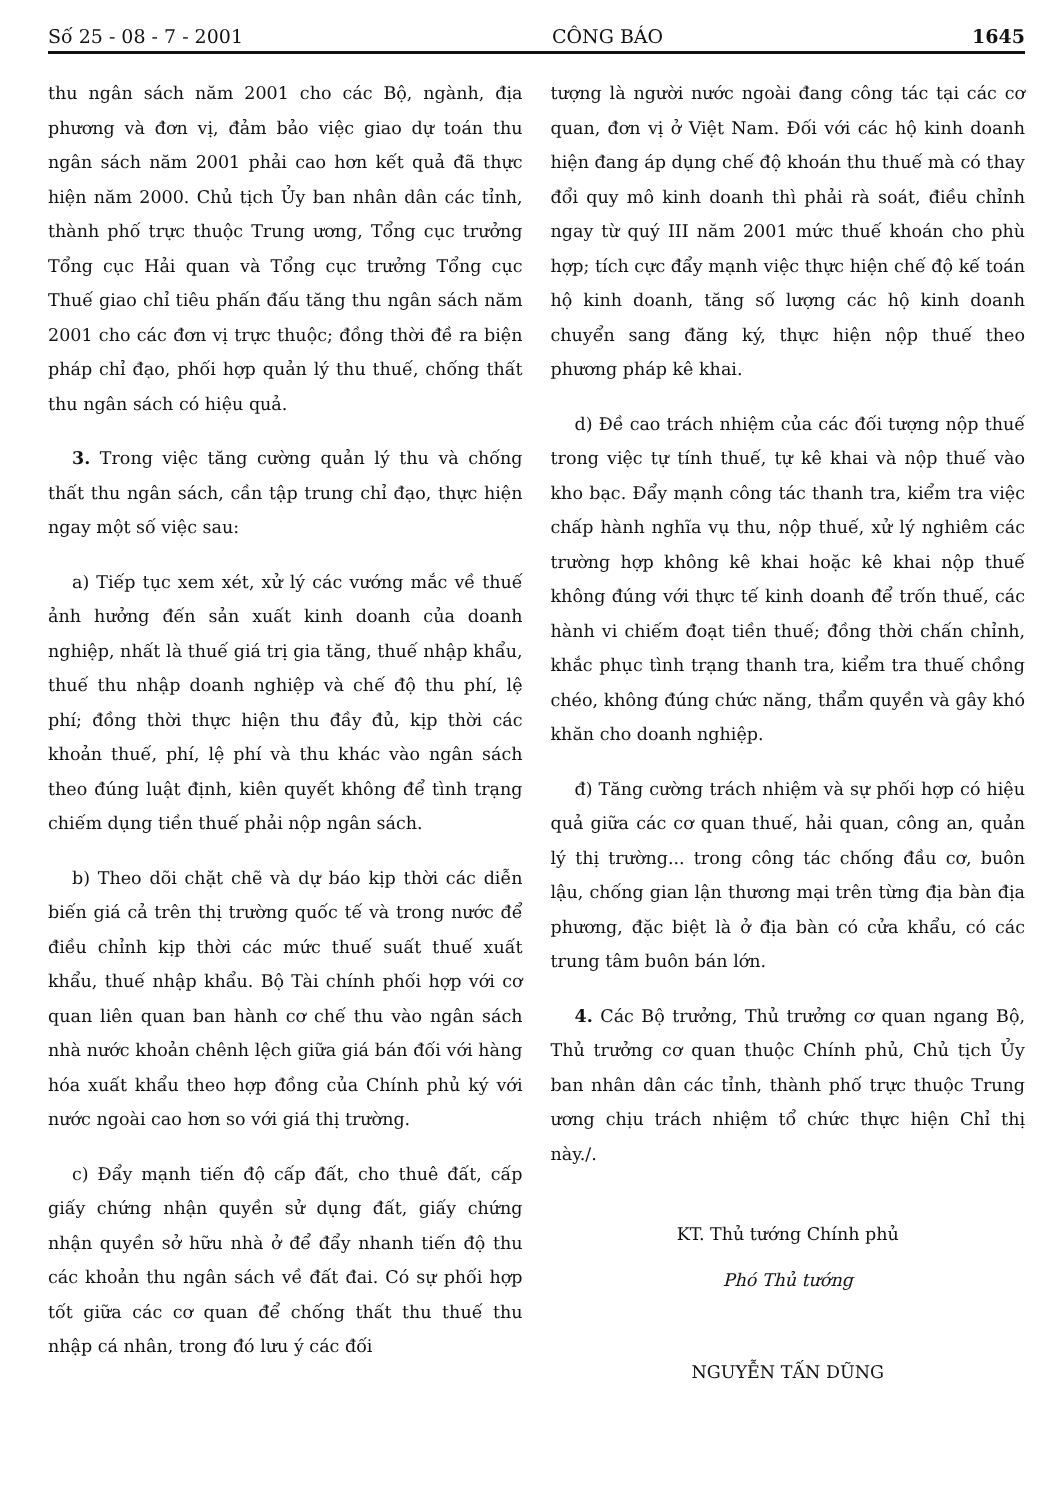Số 25 - 08 - 7 - 2001 CÔNG BÁO 1645
thu ngân sách năm 2001 cho các Bộ, ngành, địa phương và đơn vị, đảm bảo việc giao dự toán thu ngân sách năm 2001 phải cao hơn kết quả đã thực hiện năm 2000. Chủ tịch Ủy ban nhân dân các tỉnh, thành phố trực thuộc Trung ương, Tổng cục trưởng Tổng cục Hải quan và Tổng cục trưởng Tổng cục Thuế giao chỉ tiêu phấn đấu tăng thu ngân sách năm 2001 cho các đơn vị trực thuộc; đồng thời đề ra biện pháp chỉ đạo, phối hợp quản lý thu thuế, chống thất thu ngân sách có hiệu quả.
3. Trong việc tăng cường quản lý thu và chống thất thu ngân sách, cần tập trung chỉ đạo, thực hiện ngay một số việc sau:
a) Tiếp tục xem xét, xử lý các vướng mắc về thuế ảnh hưởng đến sản xuất kinh doanh của doanh nghiệp, nhất là thuế giá trị gia tăng, thuế nhập khẩu, thuế thu nhập doanh nghiệp và chế độ thu phí, lệ phí; đồng thời thực hiện thu đầy đủ, kịp thời các khoản thuế, phí, lệ phí và thu khác vào ngân sách theo đúng luật định, kiên quyết không để tình trạng chiếm dụng tiền thuế phải nộp ngân sách.
b) Theo dõi chặt chẽ và dự báo kịp thời các diễn biến giá cả trên thị trường quốc tế và trong nước để điều chỉnh kịp thời các mức thuế suất thuế xuất khẩu, thuế nhập khẩu. Bộ Tài chính phối hợp với cơ quan liên quan ban hành cơ chế thu vào ngân sách nhà nước khoản chênh lệch giữa giá bán đối với hàng hóa xuất khẩu theo hợp đồng của Chính phủ ký với nước ngoài cao hơn so với giá thị trường.
c) Đẩy mạnh tiến độ cấp đất, cho thuê đất, cấp giấy chứng nhận quyền sử dụng đất, giấy chứng nhận quyền sở hữu nhà ở để đẩy nhanh tiến độ thu các khoản thu ngân sách về đất đai. Có sự phối hợp tốt giữa các cơ quan để chống thất thu thuế thu nhập cá nhân, trong đó lưu ý các đối
tượng là người nước ngoài đang công tác tại các cơ quan, đơn vị ở Việt Nam. Đối với các hộ kinh doanh hiện đang áp dụng chế độ khoán thu thuế mà có thay đổi quy mô kinh doanh thì phải rà soát, điều chỉnh ngay từ quý III năm 2001 mức thuế khoán cho phù hợp; tích cực đẩy mạnh việc thực hiện chế độ kế toán hộ kinh doanh, tăng số lượng các hộ kinh doanh chuyển sang đăng ký, thực hiện nộp thuế theo phương pháp kê khai.
d) Đề cao trách nhiệm của các đối tượng nộp thuế trong việc tự tính thuế, tự kê khai và nộp thuế vào kho bạc. Đẩy mạnh công tác thanh tra, kiểm tra việc chấp hành nghĩa vụ thu, nộp thuế, xử lý nghiêm các trường hợp không kê khai hoặc kê khai nộp thuế không đúng với thực tế kinh doanh để trốn thuế, các hành vi chiếm đoạt tiền thuế; đồng thời chấn chỉnh, khắc phục tình trạng thanh tra, kiểm tra thuế chồng chéo, không đúng chức năng, thẩm quyền và gây khó khăn cho doanh nghiệp.
đ) Tăng cường trách nhiệm và sự phối hợp có hiệu quả giữa các cơ quan thuế, hải quan, công an, quản lý thị trường... trong công tác chống đầu cơ, buôn lậu, chống gian lận thương mại trên từng địa bàn địa phương, đặc biệt là ở địa bàn có cửa khẩu, có các trung tâm buôn bán lớn.
4. Các Bộ trưởng, Thủ trưởng cơ quan ngang Bộ, Thủ trưởng cơ quan thuộc Chính phủ, Chủ tịch Ủy ban nhân dân các tỉnh, thành phố trực thuộc Trung ương chịu trách nhiệm tổ chức thực hiện Chỉ thị này./.
KT. Thủ tướng Chính phủ
Phó Thủ tướng
NGUYỄN TẤN DŨNG